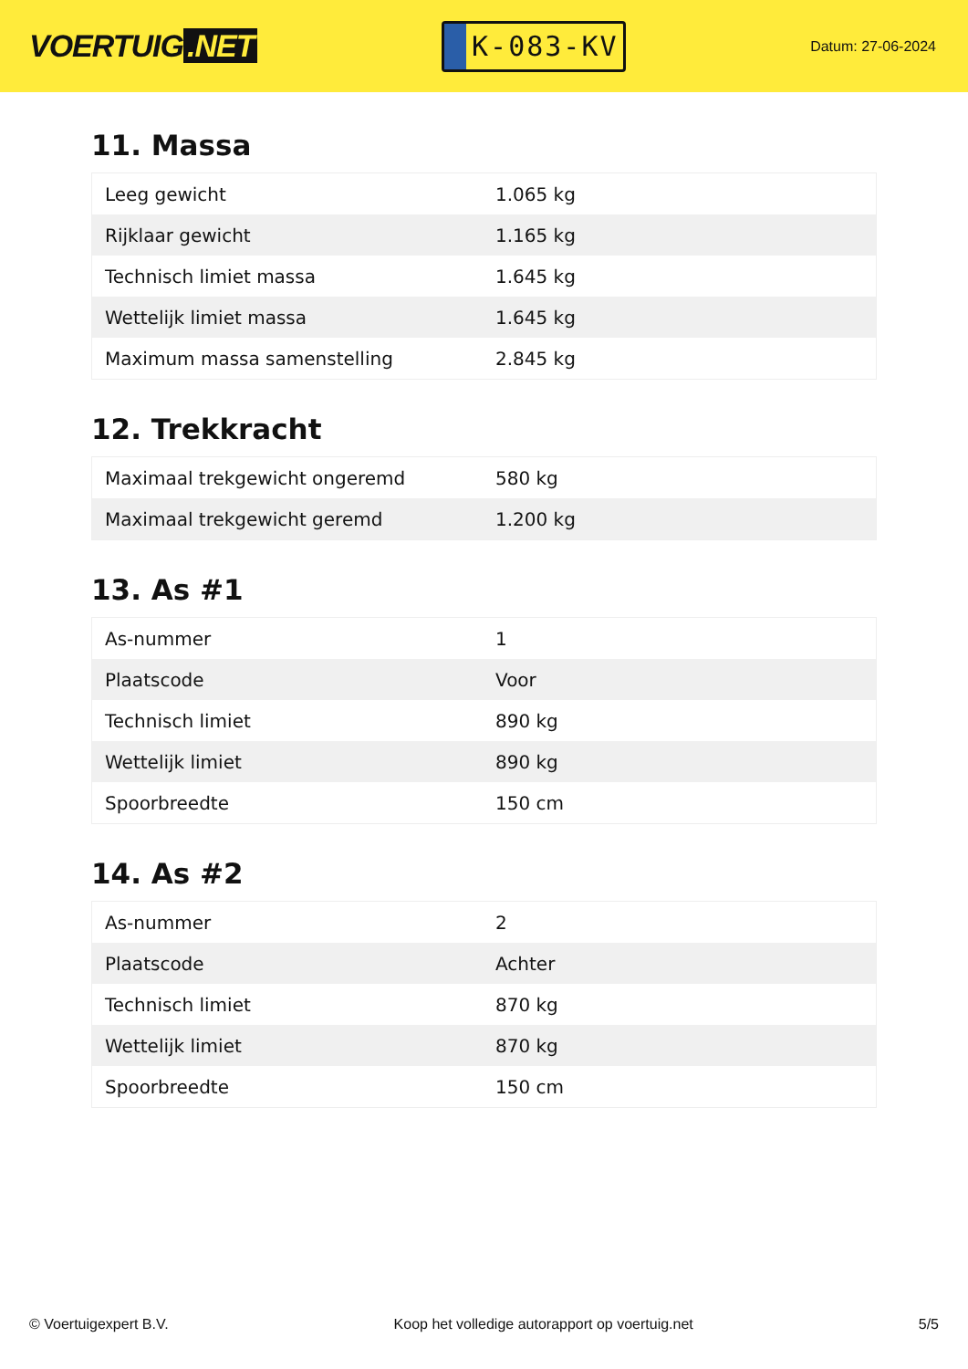VOERTUIG.NET
K-083-KV
Datum: 27-06-2024
11. Massa
| Leeg gewicht | 1.065 kg |
| Rijklaar gewicht | 1.165 kg |
| Technisch limiet massa | 1.645 kg |
| Wettelijk limiet massa | 1.645 kg |
| Maximum massa samenstelling | 2.845 kg |
12. Trekkracht
| Maximaal trekgewicht ongeremd | 580 kg |
| Maximaal trekgewicht geremd | 1.200 kg |
13. As #1
| As-nummer | 1 |
| Plaatscode | Voor |
| Technisch limiet | 890 kg |
| Wettelijk limiet | 890 kg |
| Spoorbreedte | 150 cm |
14. As #2
| As-nummer | 2 |
| Plaatscode | Achter |
| Technisch limiet | 870 kg |
| Wettelijk limiet | 870 kg |
| Spoorbreedte | 150 cm |
© Voertuigexpert B.V. Koop het volledige autorapport op voertuig.net 5/5